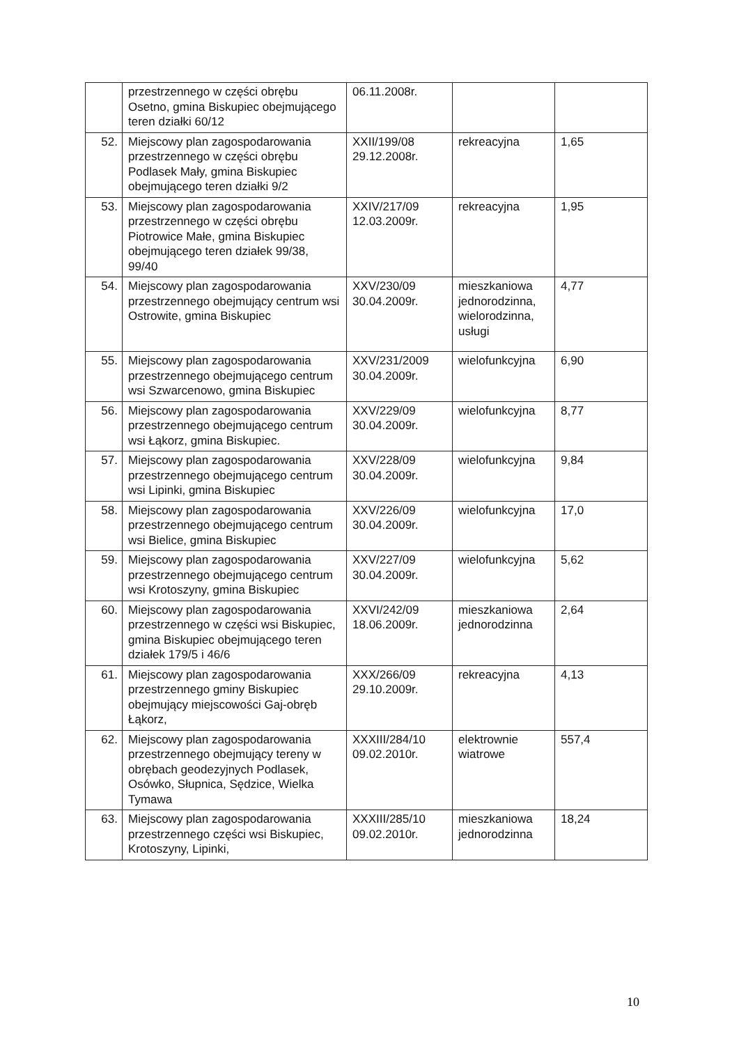| | przestrzennego w części obrębu Osetno, gmina Biskupiec obejmującego teren działki 60/12 | 06.11.2008r. | | |
| 52. | Miejscowy plan zagospodarowania przestrzennego w części obrębu Podlasek Mały, gmina Biskupiec obejmującego teren działki 9/2 | XXII/199/08 29.12.2008r. | rekreacyjna | 1,65 |
| 53. | Miejscowy plan zagospodarowania przestrzennego w części obrębu Piotrowice Małe, gmina Biskupiec obejmującego teren działek 99/38, 99/40 | XXIV/217/09 12.03.2009r. | rekreacyjna | 1,95 |
| 54. | Miejscowy plan zagospodarowania przestrzennego obejmujący centrum wsi Ostrowite, gmina Biskupiec | XXV/230/09 30.04.2009r. | mieszkaniowa jednorodzinna, wielorodzinna, usługi | 4,77 |
| 55. | Miejscowy plan zagospodarowania przestrzennego obejmującego centrum wsi Szwarcenowo, gmina Biskupiec | XXV/231/2009 30.04.2009r. | wielofunkcyjna | 6,90 |
| 56. | Miejscowy plan zagospodarowania przestrzennego obejmującego centrum wsi Łąkorz, gmina Biskupiec. | XXV/229/09 30.04.2009r. | wielofunkcyjna | 8,77 |
| 57. | Miejscowy plan zagospodarowania przestrzennego obejmującego centrum wsi Lipinki, gmina Biskupiec | XXV/228/09 30.04.2009r. | wielofunkcyjna | 9,84 |
| 58. | Miejscowy plan zagospodarowania przestrzennego obejmującego centrum wsi Bielice, gmina Biskupiec | XXV/226/09 30.04.2009r. | wielofunkcyjna | 17,0 |
| 59. | Miejscowy plan zagospodarowania przestrzennego obejmującego centrum wsi Krotoszyny, gmina Biskupiec | XXV/227/09 30.04.2009r. | wielofunkcyjna | 5,62 |
| 60. | Miejscowy plan zagospodarowania przestrzennego w części wsi Biskupiec, gmina Biskupiec obejmującego teren działek 179/5 i 46/6 | XXVI/242/09 18.06.2009r. | mieszkaniowa jednorodzinna | 2,64 |
| 61. | Miejscowy plan zagospodarowania przestrzennego gminy Biskupiec obejmujący miejscowości Gaj-obręb Łąkorz, | XXX/266/09 29.10.2009r. | rekreacyjna | 4,13 |
| 62. | Miejscowy plan zagospodarowania przestrzennego obejmujący tereny w obrębach geodezyjnych Podlasek, Osówko, Słupnica, Sędzice, Wielka Tymawa | XXXIII/284/10 09.02.2010r. | elektrownie wiatrowe | 557,4 |
| 63. | Miejscowy plan zagospodarowania przestrzennego części wsi Biskupiec, Krotoszyny, Lipinki, | XXXIII/285/10 09.02.2010r. | mieszkaniowa jednorodzinna | 18,24 |
10